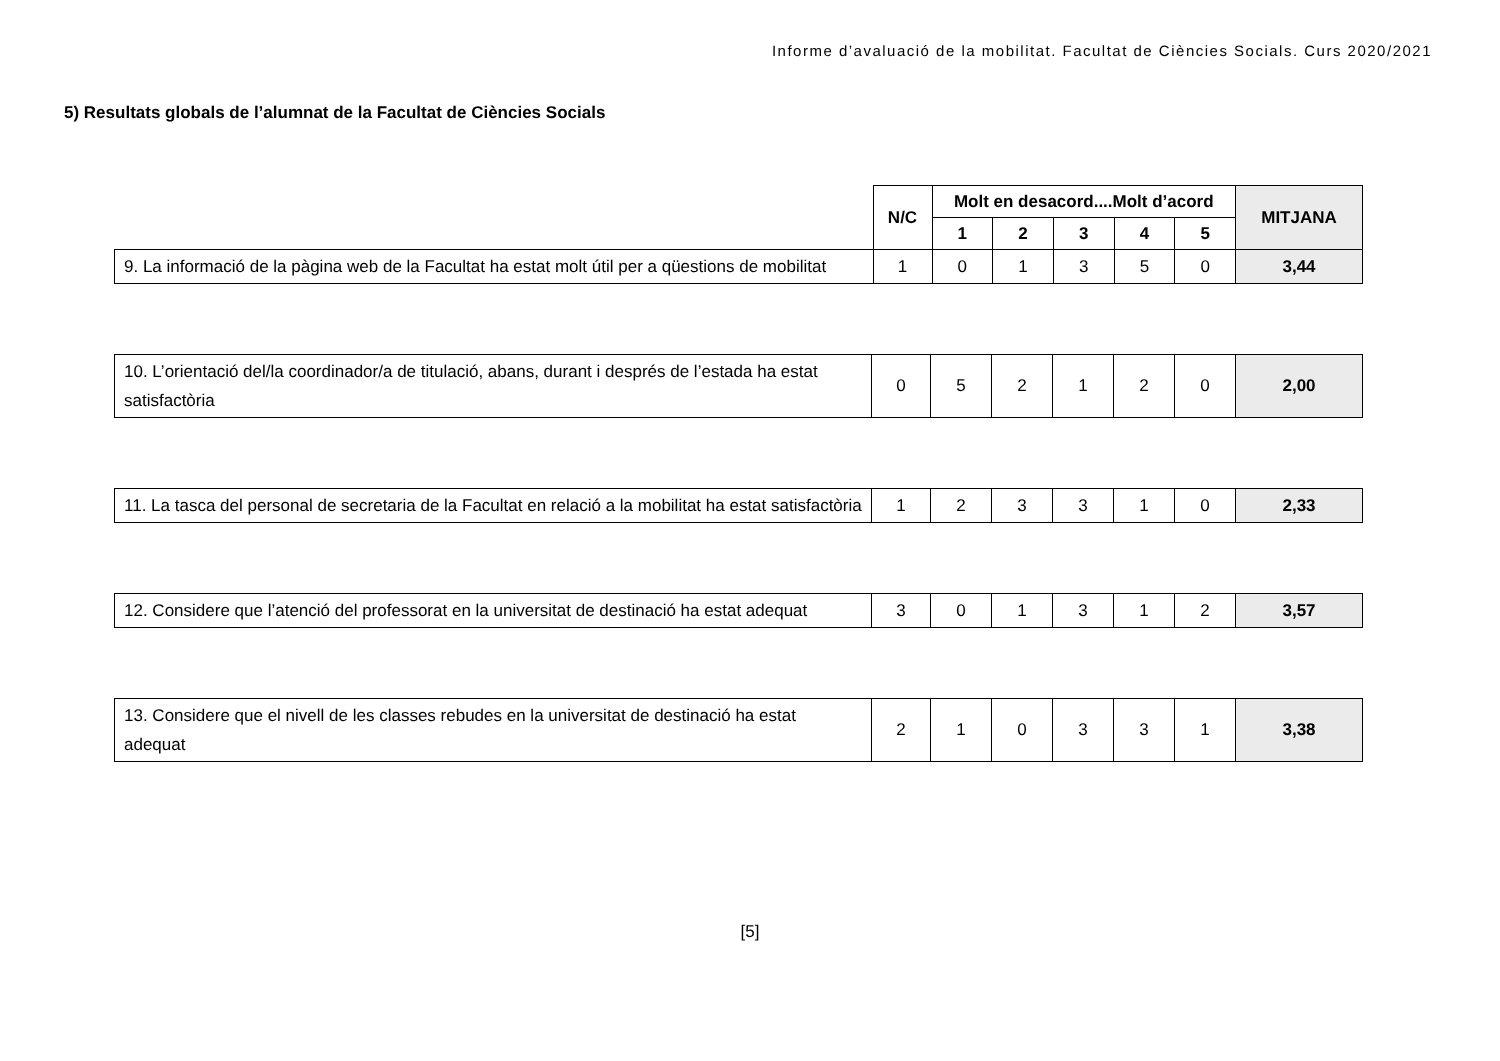Informe d’avaluació de la mobilitat. Facultat de Ciències Socials. Curs 2020/2021
5) Resultats globals de l’alumnat de la Facultat de Ciències Socials
| | N/C | Molt en desacord....Molt d’acord | | | | | MITJANA |
| --- | --- | --- | --- | --- | --- | --- | --- |
| | | 1 | 2 | 3 | 4 | 5 | |
| 9. La informació de la pàgina web de la Facultat ha estat molt útil per a qüestions de mobilitat | 1 | 0 | 1 | 3 | 5 | 0 | 3,44 |
| 10. L’orientació del/la coordinador/a de titulació, abans, durant i després de l’estada ha estat satisfactòria | 0 | 5 | 2 | 1 | 2 | 0 | 2,00 |
| 11. La tasca del personal de secretaria de la Facultat en relació a la mobilitat ha estat satisfactòria | 1 | 2 | 3 | 3 | 1 | 0 | 2,33 |
| 12. Considere que l’atenció del professorat en la universitat de destinació ha estat adequat | 3 | 0 | 1 | 3 | 1 | 2 | 3,57 |
| 13. Considere que el nivell de les classes rebudes en la universitat de destinació ha estat adequat | 2 | 1 | 0 | 3 | 3 | 1 | 3,38 |
[5]